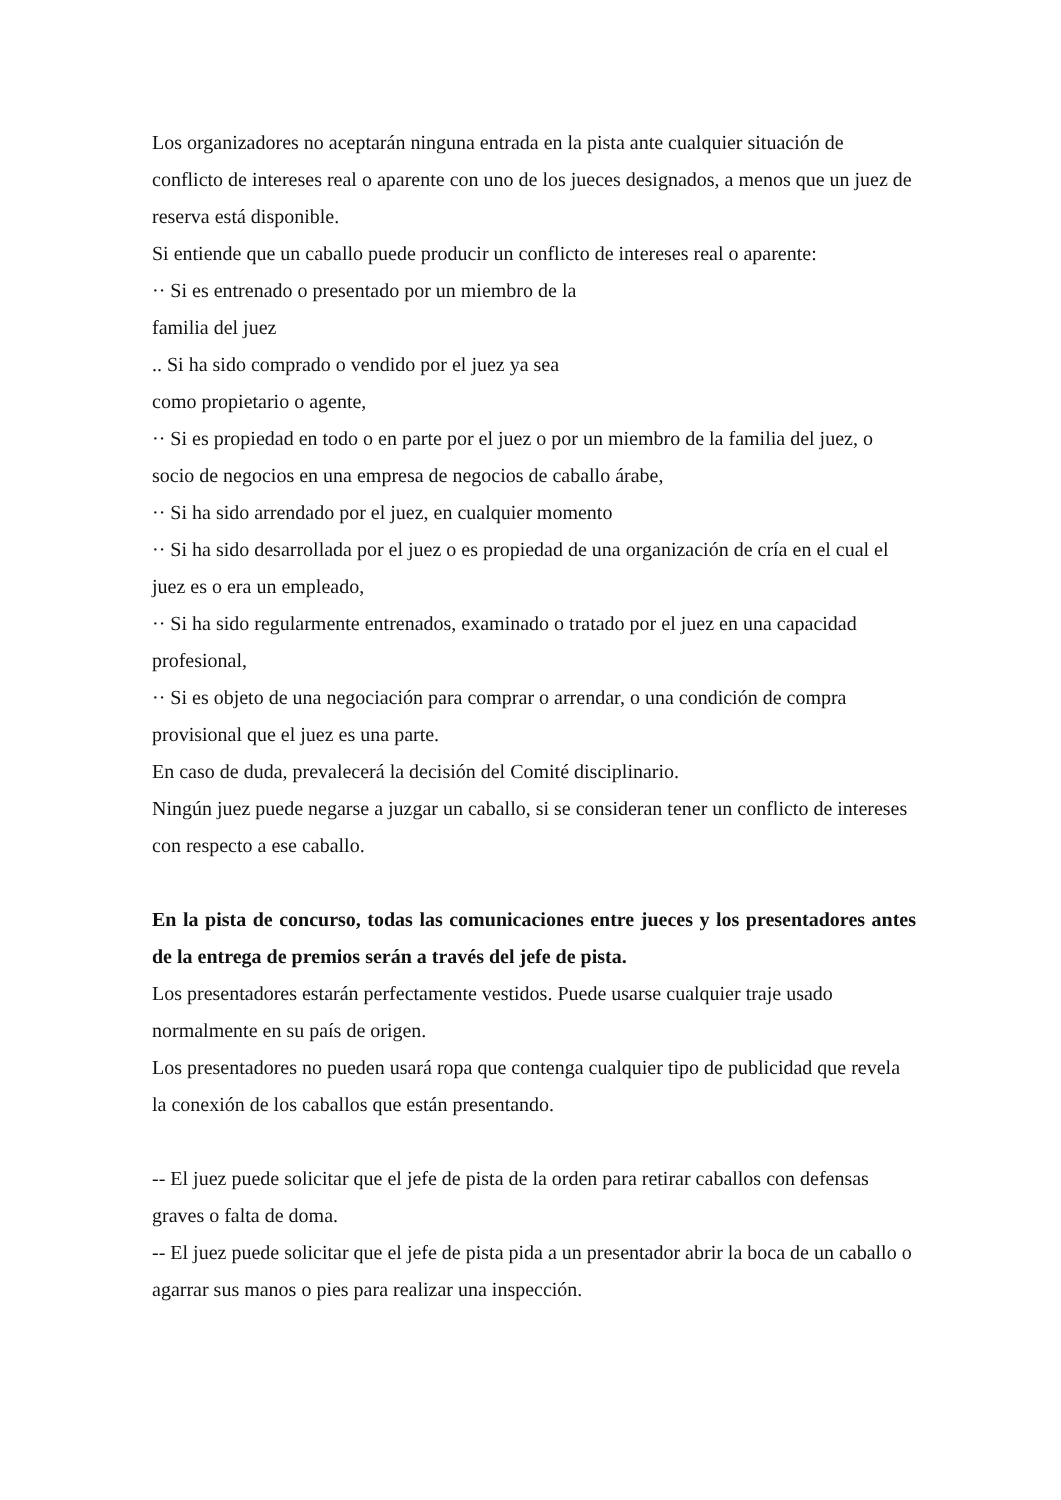Los organizadores no aceptarán ninguna entrada en la pista ante cualquier situación de conflicto de intereses real o aparente con uno de los jueces designados, a menos que un juez de reserva está disponible.
Si entiende que un caballo puede producir un conflicto de intereses real o aparente:
·· Si es entrenado o presentado por un miembro de la
familia del juez
.. Si ha sido comprado o vendido por el juez ya sea
como propietario o agente,
·· Si es propiedad en todo o en parte por el juez o por un miembro de la familia del juez, o socio de negocios en una empresa de negocios de caballo árabe,
·· Si ha sido arrendado por el juez, en cualquier momento
·· Si ha sido desarrollada por el juez o es propiedad de una organización de cría en el cual el juez es o era un empleado,
·· Si ha sido regularmente entrenados, examinado o tratado por el juez en una capacidad profesional,
·· Si es objeto de una negociación para comprar o arrendar, o una condición de compra provisional que el juez es una parte.
En caso de duda, prevalecerá la decisión del Comité disciplinario.
Ningún juez puede negarse a juzgar un caballo, si se consideran tener un conflicto de intereses con respecto a ese caballo.
En la pista de concurso, todas las comunicaciones entre jueces y los presentadores antes de la entrega de premios serán a través del jefe de pista.
Los presentadores estarán perfectamente vestidos. Puede usarse cualquier traje usado normalmente en su país de origen.
Los presentadores no pueden usará ropa que contenga cualquier tipo de publicidad que revela la conexión de los caballos que están presentando.
-- El juez puede solicitar que el jefe de pista de la orden para retirar caballos con defensas graves o falta de doma.
-- El juez puede solicitar que el jefe de pista pida a un presentador abrir la boca de un caballo o agarrar sus manos o pies para realizar una inspección.